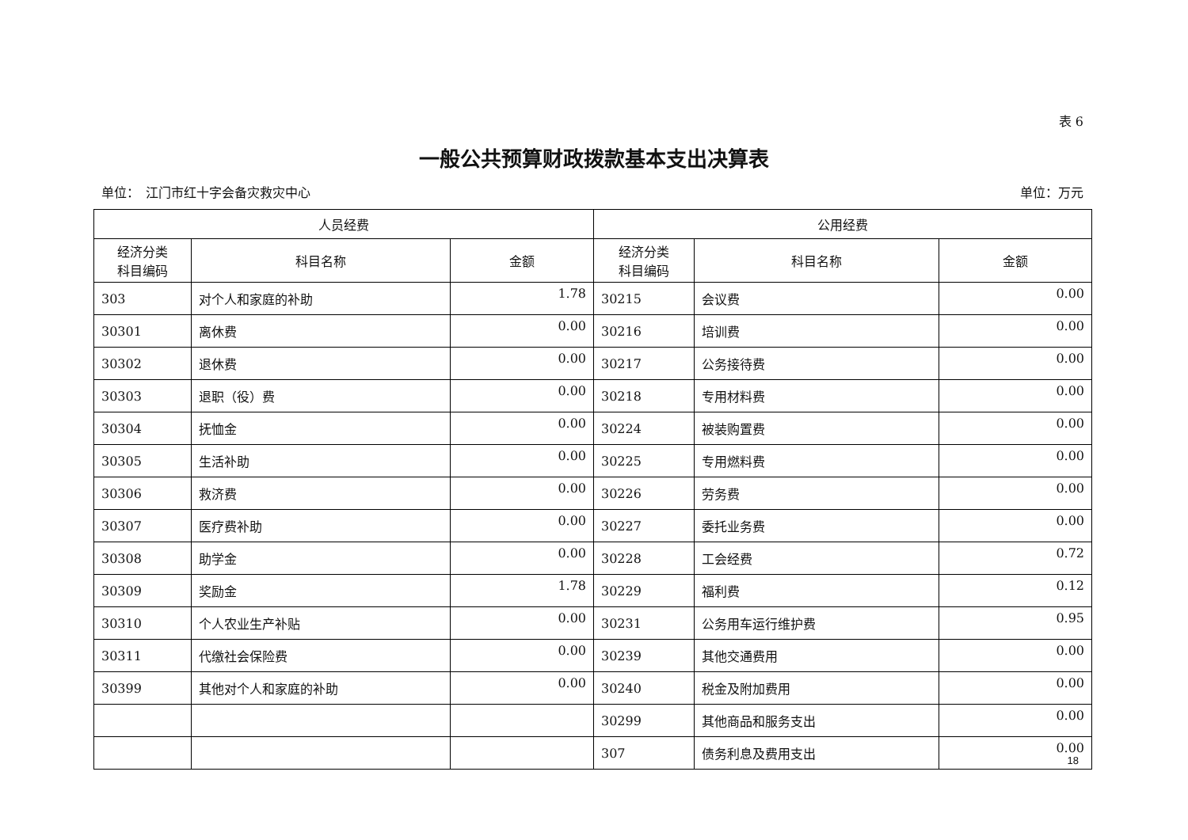表 6
一般公共预算财政拨款基本支出决算表
单位：　江门市红十字会备灾救灾中心 单位：万元
| 人员经费 | | | 公用经费 | | |
| --- | --- | --- | --- | --- | --- |
| 经济分类 科目编码 | 科目名称 | 金额 | 经济分类 科目编码 | 科目名称 | 金额 |
| 303 | 对个人和家庭的补助 | 1.78 | 30215 | 会议费 | 0.00 |
| 30301 | 离休费 | 0.00 | 30216 | 培训费 | 0.00 |
| 30302 | 退休费 | 0.00 | 30217 | 公务接待费 | 0.00 |
| 30303 | 退职（役）费 | 0.00 | 30218 | 专用材料费 | 0.00 |
| 30304 | 抚恤金 | 0.00 | 30224 | 被装购置费 | 0.00 |
| 30305 | 生活补助 | 0.00 | 30225 | 专用燃料费 | 0.00 |
| 30306 | 救济费 | 0.00 | 30226 | 劳务费 | 0.00 |
| 30307 | 医疗费补助 | 0.00 | 30227 | 委托业务费 | 0.00 |
| 30308 | 助学金 | 0.00 | 30228 | 工会经费 | 0.72 |
| 30309 | 奖励金 | 1.78 | 30229 | 福利费 | 0.12 |
| 30310 | 个人农业生产补贴 | 0.00 | 30231 | 公务用车运行维护费 | 0.95 |
| 30311 | 代缴社会保险费 | 0.00 | 30239 | 其他交通费用 | 0.00 |
| 30399 | 其他对个人和家庭的补助 | 0.00 | 30240 | 税金及附加费用 | 0.00 |
| | | | 30299 | 其他商品和服务支出 | 0.00 |
| | | | 307 | 债务利息及费用支出 | 0.00 |
18